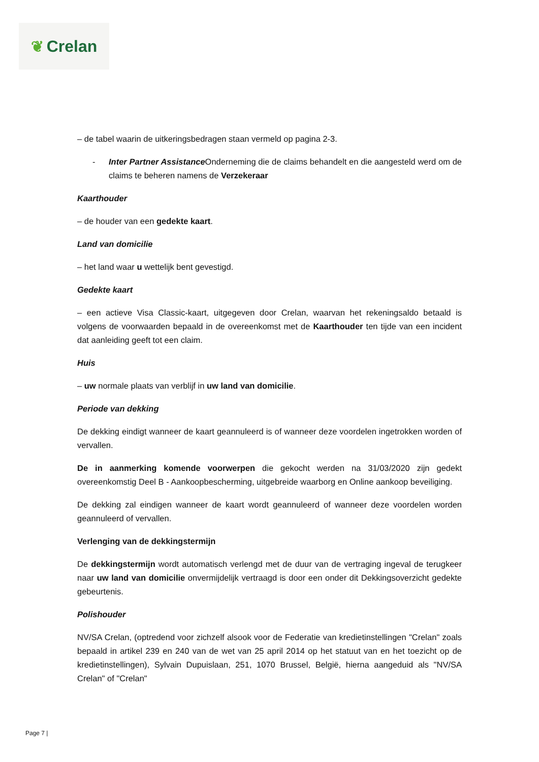❦ Crelan
– de tabel waarin de uitkeringsbedragen staan vermeld op pagina 2-3.
- Inter Partner Assistance Onderneming die de claims behandelt en die aangesteld werd om de claims te beheren namens de Verzekeraar
Kaarthouder
– de houder van een gedekte kaart.
Land van domicilie
– het land waar u wettelijk bent gevestigd.
Gedekte kaart
– een actieve Visa Classic-kaart, uitgegeven door Crelan, waarvan het rekeningsaldo betaald is volgens de voorwaarden bepaald in de overeenkomst met de Kaarthouder ten tijde van een incident dat aanleiding geeft tot een claim.
Huis
– uw normale plaats van verblijf in uw land van domicilie.
Periode van dekking
De dekking eindigt wanneer de kaart geannuleerd is of wanneer deze voordelen ingetrokken worden of vervallen.
De in aanmerking komende voorwerpen die gekocht werden na 31/03/2020 zijn gedekt overeenkomstig Deel B - Aankoopbescherming, uitgebreide waarborg en Online aankoop beveiliging.
De dekking zal eindigen wanneer de kaart wordt geannuleerd of wanneer deze voordelen worden geannuleerd of vervallen.
Verlenging van de dekkingstermijn
De dekkingstermijn wordt automatisch verlengd met de duur van de vertraging ingeval de terugkeer naar uw land van domicilie onvermijdelijk vertraagd is door een onder dit Dekkingsoverzicht gedekte gebeurtenis.
Polishouder
NV/SA Crelan, (optredend voor zichzelf alsook voor de Federatie van kredietinstellingen "Crelan" zoals bepaald in artikel 239 en 240 van de wet van 25 april 2014 op het statuut van en het toezicht op de kredietinstellingen), Sylvain Dupuislaan, 251, 1070 Brussel, België, hierna aangeduid als "NV/SA Crelan" of "Crelan"
Page 7 |